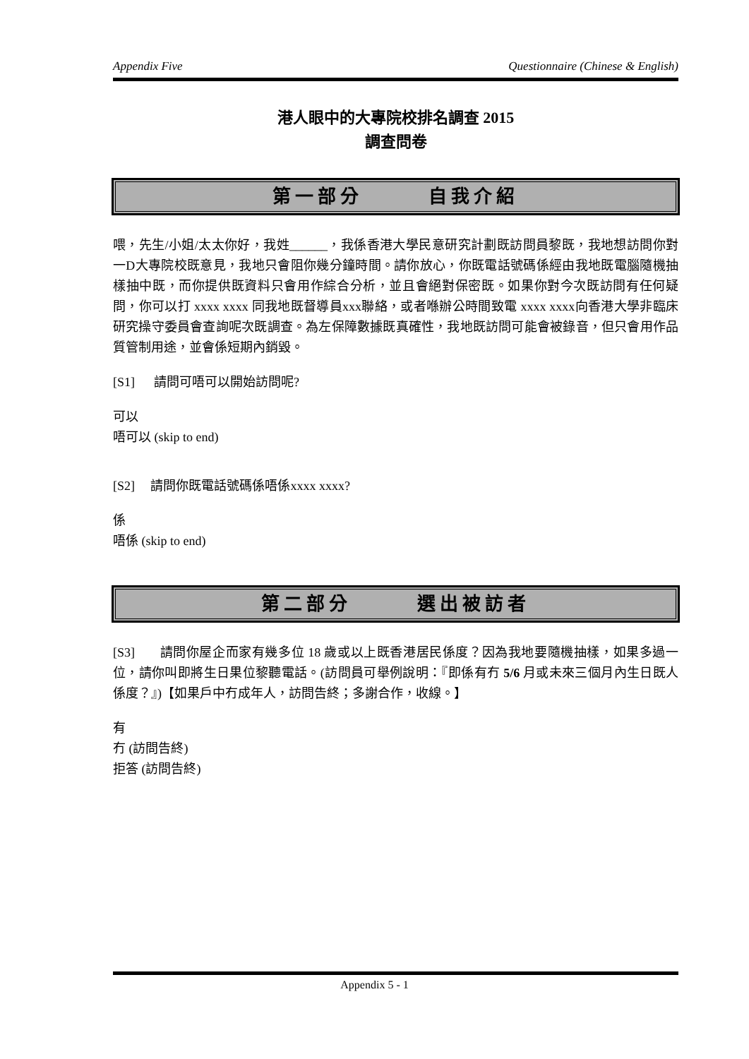Appendix Five Questionnaire (Chinese & English)
港人眼中的大專院校排名調查 2015
調查問卷
第一部分 自我介紹
喂，先生/小姐/太太你好，我姓______，我係香港大學民意研究計劃既訪問員黎既，我地想訪問你對一D大專院校既意見，我地只會阻你幾分鐘時間。請你放心，你既電話號碼係經由我地既電腦隨機抽樣抽中既，而你提供既資料只會用作綜合分析，並且會絕對保密既。如果你對今次既訪問有任何疑問，你可以打 xxxx xxxx 同我地既督導員xxx聯絡，或者喺辦公時間致電 xxxx xxxx向香港大學非臨床研究操守委員會查詢呢次既調查。為左保障數據既真確性，我地既訪問可能會被錄音，但只會用作品質管制用途，並會係短期內銷毀。
[S1] 請問可唔可以開始訪問呢?
可以
唔可以 (skip to end)
[S2] 請問你既電話號碼係唔係xxxx xxxx?
係
唔係 (skip to end)
第二部分 選出被訪者
[S3] 請問你屋企而家有幾多位 18 歲或以上既香港居民係度？因為我地要隨機抽樣，如果多過一位，請你叫即將生日果位黎聽電話。(訪問員可舉例說明：『即係有冇 5/6 月或未來三個月內生日既人係度？』)【如果戶中冇成年人，訪問告終；多謝合作，收線。】
有
冇 (訪問告終)
拒答 (訪問告終)
Appendix 5 - 1